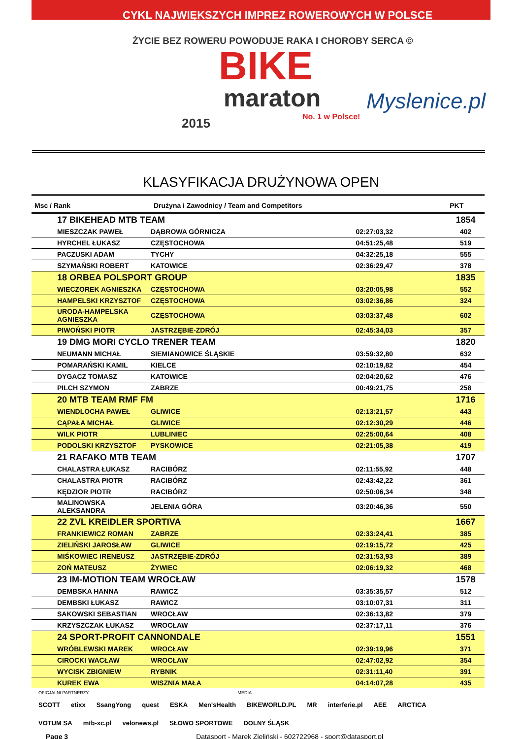CYKL NAJWIĘKSZYCH IMPREZ ROWEROWYCH W POLSCE
ŻYCIE BEZ ROWERU POWODUJE RAKA I CHOROBY SERCA ©
BIKE
maraton
2015 No. 1 w Polsce!
Myslenice.pl
KLASYFIKACJA DRUŻYNOWA OPEN
| Msc / Rank | Drużyna i Zawodnicy / Team and Competitors | | PKT |
| --- | --- | --- | --- |
| 17 BIKEHEAD MTB TEAM | | | 1854 |
| MIESZCZAK PAWEŁ | DĄBROWA GÓRNICZA | 02:27:03,32 | 402 |
| HYRCHEL ŁUKASZ | CZĘSTOCHOWA | 04:51:25,48 | 519 |
| PACZUSKI ADAM | TYCHY | 04:32:25,18 | 555 |
| SZYMAŃSKI ROBERT | KATOWICE | 02:36:29,47 | 378 |
| 18 ORBEA POLSPORT GROUP | | | 1835 |
| WIECZOREK AGNIESZKA | CZĘSTOCHOWA | 03:20:05,98 | 552 |
| HAMPELSKI KRZYSZTOF | CZĘSTOCHOWA | 03:02:36,86 | 324 |
| URODA-HAMPELSKA AGNIESZKA | CZĘSTOCHOWA | 03:03:37,48 | 602 |
| PIWOŃSKI PIOTR | JASTRZĘBIE-ZDRÓJ | 02:45:34,03 | 357 |
| 19 DMG MORI CYCLO TRENER TEAM | | | 1820 |
| NEUMANN MICHAŁ | SIEMIANOWICE ŚLĄSKIE | 03:59:32,80 | 632 |
| POMARAŃSKI KAMIL | KIELCE | 02:10:19,82 | 454 |
| DYGACZ TOMASZ | KATOWICE | 02:04:20,62 | 476 |
| PILCH SZYMON | ZABRZE | 00:49:21,75 | 258 |
| 20 MTB TEAM RMF FM | | | 1716 |
| WIENDLOCHA PAWEŁ | GLIWICE | 02:13:21,57 | 443 |
| CĄPAŁA MICHAŁ | GLIWICE | 02:12:30,29 | 446 |
| WILK PIOTR | LUBLINIEC | 02:25:00,64 | 408 |
| PODOLSKI KRZYSZTOF | PYSKOWICE | 02:21:05,38 | 419 |
| 21 RAFAKO MTB TEAM | | | 1707 |
| CHALASTRA ŁUKASZ | RACIBÓRZ | 02:11:55,92 | 448 |
| CHALASTRA PIOTR | RACIBÓRZ | 02:43:42,22 | 361 |
| KĘDZIOR PIOTR | RACIBÓRZ | 02:50:06,34 | 348 |
| MALINOWSKA ALEKSANDRA | JELENIA GÓRA | 03:20:46,36 | 550 |
| 22 ZVL KREIDLER SPORTIVA | | | 1667 |
| FRANKIEWICZ ROMAN | ZABRZE | 02:33:24,41 | 385 |
| ZIELIŃSKI JAROSŁAW | GLIWICE | 02:19:15,72 | 425 |
| MIŚKOWIEC IRENEUSZ | JASTRZĘBIE-ZDRÓJ | 02:31:53,93 | 389 |
| ZOŃ MATEUSZ | ŻYWIEC | 02:06:19,32 | 468 |
| 23 IM-MOTION TEAM WROCŁAW | | | 1578 |
| DEMBSKA HANNA | RAWICZ | 03:35:35,57 | 512 |
| DEMBSKI ŁUKASZ | RAWICZ | 03:10:07,31 | 311 |
| SAKOWSKI SEBASTIAN | WROCŁAW | 02:36:13,82 | 379 |
| KRZYSZCZAK ŁUKASZ | WROCŁAW | 02:37:17,11 | 376 |
| 24 SPORT-PROFIT CANNONDALE | | | 1551 |
| WRÓBLEWSKI MAREK | WROCŁAW | 02:39:19,96 | 371 |
| CIROCKI WACŁAW | WROCŁAW | 02:47:02,92 | 354 |
| WYCISK ZBIGNIEW | RYBNIK | 02:31:11,40 | 391 |
| KUREK EWA | WISZNIA MAŁA | 04:14:07,28 | 435 |
OFICJALNI PARTNERZY MEDIA
SCOTT etixx SsangYong quest ESKA Men'sHealth BIKEWORLD.PL MR interferie.pl AEE ARCTICA VOTUM SA mtb-xc.pl velonews.pl SŁOWO SPORTOWE DOLNY ŚLĄSK
Page 3 Datasport - Marek Zieliński - 602722968 - sport@datasport.pl